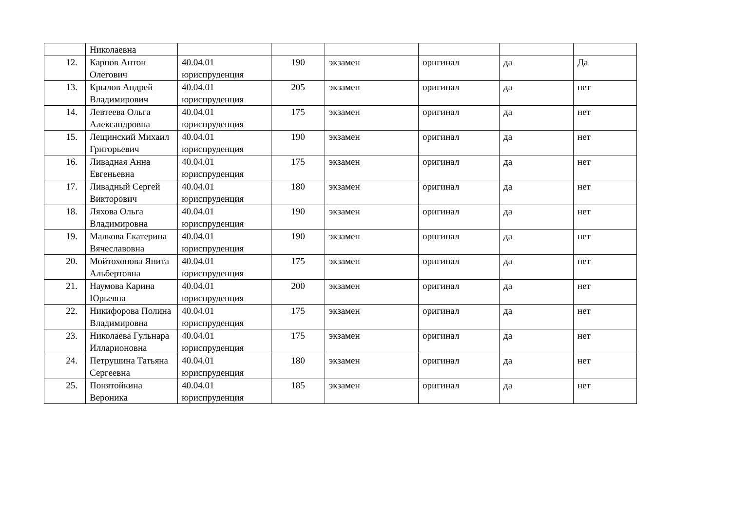| | Николаевна | | | | | | |
| 12. | Карпов Антон Олегович | 40.04.01 юриспруденция | 190 | экзамен | оригинал | да | Да |
| 13. | Крылов Андрей Владимирович | 40.04.01 юриспруденция | 205 | экзамен | оригинал | да | нет |
| 14. | Левтеева Ольга Александровна | 40.04.01 юриспруденция | 175 | экзамен | оригинал | да | нет |
| 15. | Лещинский Михаил Григорьевич | 40.04.01 юриспруденция | 190 | экзамен | оригинал | да | нет |
| 16. | Ливадная Анна Евгеньевна | 40.04.01 юриспруденция | 175 | экзамен | оригинал | да | нет |
| 17. | Ливадный Сергей Викторович | 40.04.01 юриспруденция | 180 | экзамен | оригинал | да | нет |
| 18. | Ляхова Ольга Владимировна | 40.04.01 юриспруденция | 190 | экзамен | оригинал | да | нет |
| 19. | Малкова Екатерина Вячеславовна | 40.04.01 юриспруденция | 190 | экзамен | оригинал | да | нет |
| 20. | Мойтохонова Янита Альбертовна | 40.04.01 юриспруденция | 175 | экзамен | оригинал | да | нет |
| 21. | Наумова Карина Юрьевна | 40.04.01 юриспруденция | 200 | экзамен | оригинал | да | нет |
| 22. | Никифорова Полина Владимировна | 40.04.01 юриспруденция | 175 | экзамен | оригинал | да | нет |
| 23. | Николаева Гульнара Илларионовна | 40.04.01 юриспруденция | 175 | экзамен | оригинал | да | нет |
| 24. | Петрушина Татьяна Сергеевна | 40.04.01 юриспруденция | 180 | экзамен | оригинал | да | нет |
| 25. | Понятойкина Вероника | 40.04.01 юриспруденция | 185 | экзамен | оригинал | да | нет |